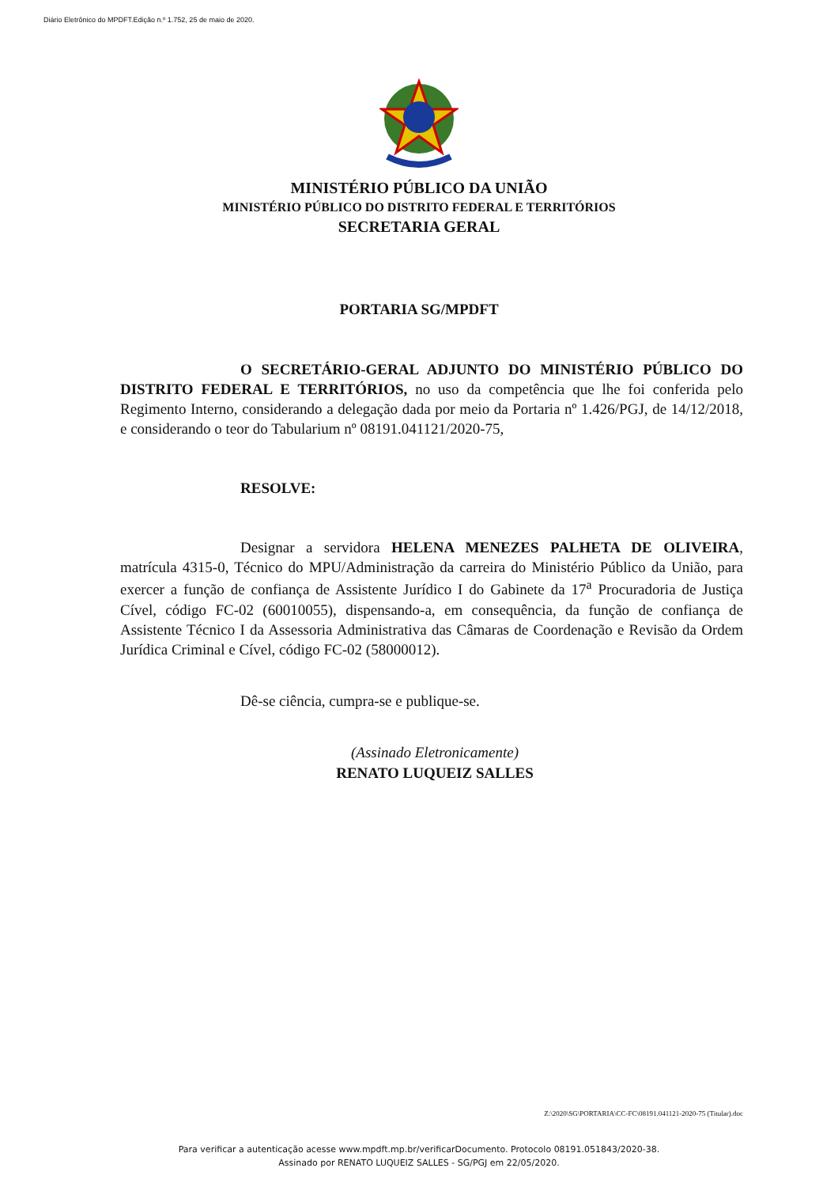Diário Eletrônico do MPDFT.Edição n.º 1.752, 25 de maio de 2020.
MINISTÉRIO PÚBLICO DA UNIÃO
MINISTÉRIO PÚBLICO DO DISTRITO FEDERAL E TERRITÓRIOS
SECRETARIA GERAL
PORTARIA SG/MPDFT
O SECRETÁRIO-GERAL ADJUNTO DO MINISTÉRIO PÚBLICO DO DISTRITO FEDERAL E TERRITÓRIOS, no uso da competência que lhe foi conferida pelo Regimento Interno, considerando a delegação dada por meio da Portaria nº 1.426/PGJ, de 14/12/2018, e considerando o teor do Tabularium nº 08191.041121/2020-75,
RESOLVE:
Designar a servidora HELENA MENEZES PALHETA DE OLIVEIRA, matrícula 4315-0, Técnico do MPU/Administração da carreira do Ministério Público da União, para exercer a função de confiança de Assistente Jurídico I do Gabinete da 17<sup>a</sup> Procuradoria de Justiça Cível, código FC-02 (60010055), dispensando-a, em consequência, da função de confiança de Assistente Técnico I da Assessoria Administrativa das Câmaras de Coordenação e Revisão da Ordem Jurídica Criminal e Cível, código FC-02 (58000012).
Dê-se ciência, cumpra-se e publique-se.
(Assinado Eletronicamente)
RENATO LUQUEIZ SALLES
Z:\2020\SG\PORTARIA\CC-FC\08191.041121-2020-75 (Titular).doc
Para verificar a autenticação acesse www.mpdft.mp.br/verificarDocumento. Protocolo 08191.051843/2020-38.
Assinado por RENATO LUQUEIZ SALLES - SG/PGJ em 22/05/2020.